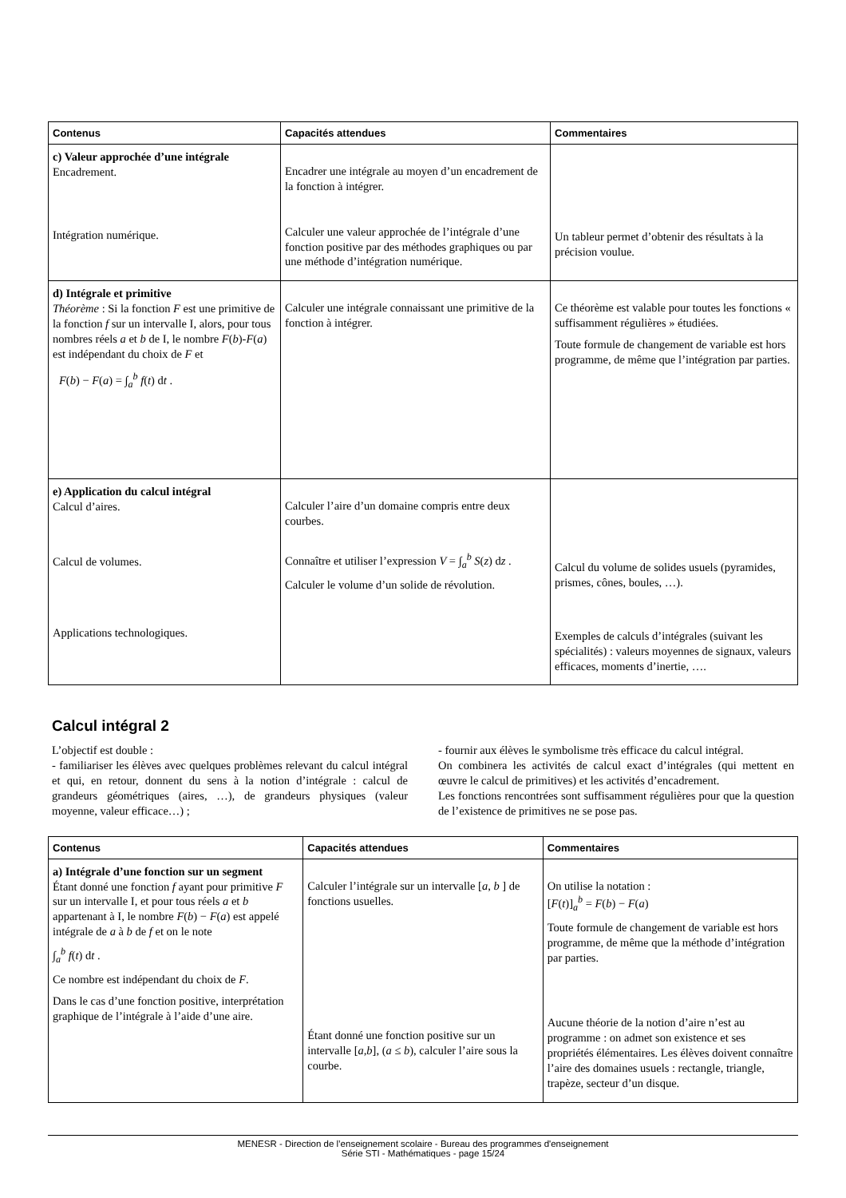| Contenus | Capacités attendues | Commentaires |
| --- | --- | --- |
| c) Valeur approchée d’une intégrale Encadrement. Intégration numérique. | Encadrer une intégrale au moyen d’un encadrement de la fonction à intégrer. Calculer une valeur approchée de l’intégrale d’une fonction positive par des méthodes graphiques ou par une méthode d’intégration numérique. | Un tableur permet d’obtenir des résultats à la précision voulue. |
| d) Intégrale et primitive Théorème : Si la fonction F est une primitive de la fonction f sur un intervalle I, alors, pour tous nombres réels a et b de I, le nombre F ( b )- F ( a ) est indépendant du choix de F et F ( b ) − F ( a ) = ∫<sub>a</sub><sup>b</sup> f ( t ) d t . | Calculer une intégrale connaissant une primitive de la fonction à intégrer. | Ce théorème est valable pour toutes les fonctions « suffisamment régulières » étudiées. Toute formule de changement de variable est hors programme, de même que l’intégration par parties. |
| e) Application du calcul intégral Calcul d’aires. Calcul de volumes. Applications technologiques. | Calculer l’aire d’un domaine compris entre deux courbes. Connaître et utiliser l’expression V = ∫<sub>a</sub><sup>b</sup> S ( z ) d z . Calculer le volume d’un solide de révolution. | Calcul du volume de solides usuels (pyramides, prismes, cônes, boules, …). Exemples de calculs d’intégrales (suivant les spécialités) : valeurs moyennes de signaux, valeurs efficaces, moments d’inertie, …. |
Calcul intégral 2
L’objectif est double :
- familiariser les élèves avec quelques problèmes relevant du calcul intégral et qui, en retour, donnent du sens à la notion d’intégrale : calcul de grandeurs géométriques (aires, …), de grandeurs physiques (valeur moyenne, valeur efficace…) ;
- fournir aux élèves le symbolisme très efficace du calcul intégral.
On combinera les activités de calcul exact d’intégrales (qui mettent en œuvre le calcul de primitives) et les activités d’encadrement.
Les fonctions rencontrées sont suffisamment régulières pour que la question de l’existence de primitives ne se pose pas.
| Contenus | Capacités attendues | Commentaires |
| --- | --- | --- |
| a) Intégrale d’une fonction sur un segment Étant donné une fonction f ayant pour primitive F sur un intervalle I, et pour tous réels a et b appartenant à I, le nombre F ( b ) − F ( a ) est appelé intégrale de a à b de f et on le note ∫<sub>a</sub><sup>b</sup> f ( t ) d t . Ce nombre est indépendant du choix de F . Dans le cas d’une fonction positive, interprétation graphique de l’intégrale à l’aide d’une aire. | Calculer l’intégrale sur un intervalle [ a , b ] de fonctions usuelles. Étant donné une fonction positive sur un intervalle [ a,b ], ( a ≤ b ), calculer l’aire sous la courbe. | On utilise la notation : [ F ( t )]<sub>a</sub><sup>b</sup> = F ( b ) − F ( a ) Toute formule de changement de variable est hors programme, de même que la méthode d’intégration par parties. Aucune théorie de la notion d’aire n’est au programme : on admet son existence et ses propriétés élémentaires. Les élèves doivent connaître l’aire des domaines usuels : rectangle, triangle, trapèze, secteur d’un disque. |
MENESR - Direction de l’enseignement scolaire - Bureau des programmes d'enseignement
Série STI - Mathématiques - page 15/24